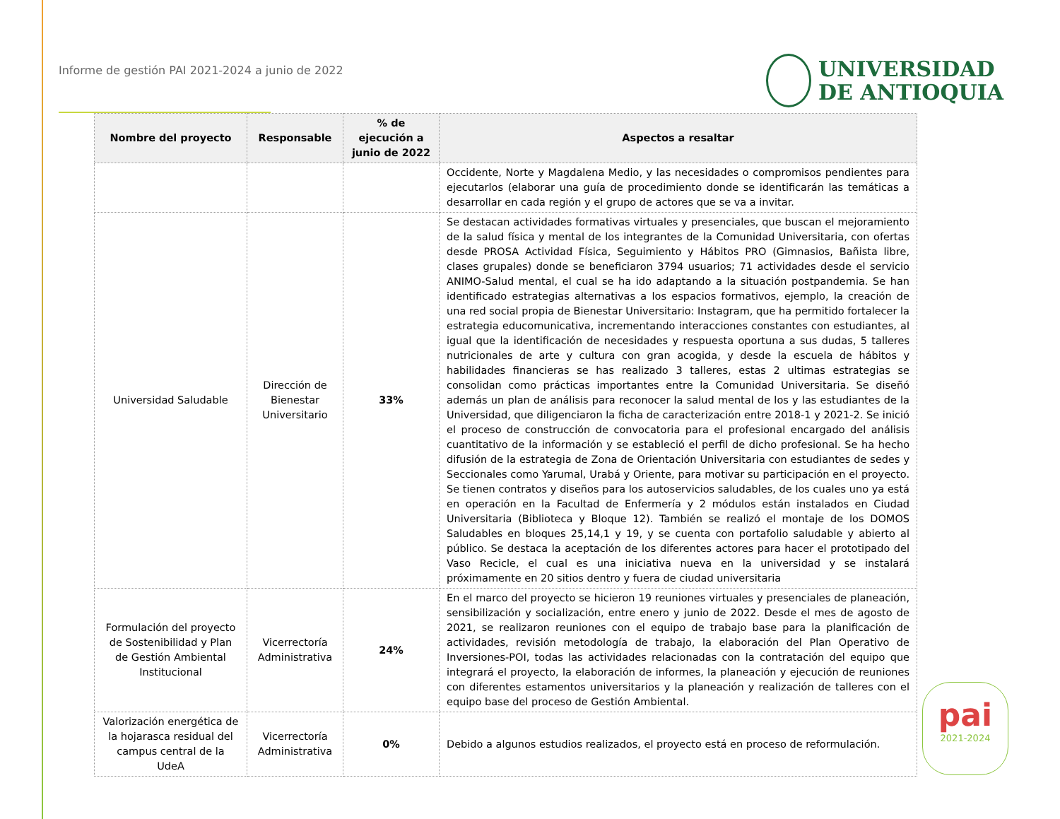Informe de gestión PAI 2021-2024 a junio de 2022
UNIVERSIDAD
DE ANTIOQUIA
| Nombre del proyecto | Responsable | % de ejecución a junio de 2022 | Aspectos a resaltar |
| --- | --- | --- | --- |
| | | | Occidente, Norte y Magdalena Medio, y las necesidades o compromisos pendientes para ejecutarlos (elaborar una guía de procedimiento donde se identificarán las temáticas a desarrollar en cada región y el grupo de actores que se va a invitar. |
| Universidad Saludable | Dirección de Bienestar Universitario | 33% | Se destacan actividades formativas virtuales y presenciales, que buscan el mejoramiento de la salud física y mental de los integrantes de la Comunidad Universitaria, con ofertas desde PROSA Actividad Física, Seguimiento y Hábitos PRO (Gimnasios, Bañista libre, clases grupales) donde se beneficiaron 3794 usuarios; 71 actividades desde el servicio ANIMO-Salud mental, el cual se ha ido adaptando a la situación postpandemia. Se han identificado estrategias alternativas a los espacios formativos, ejemplo, la creación de una red social propia de Bienestar Universitario: Instagram, que ha permitido fortalecer la estrategia educomunicativa, incrementando interacciones constantes con estudiantes, al igual que la identificación de necesidades y respuesta oportuna a sus dudas, 5 talleres nutricionales de arte y cultura con gran acogida, y desde la escuela de hábitos y habilidades financieras se has realizado 3 talleres, estas 2 ultimas estrategias se consolidan como prácticas importantes entre la Comunidad Universitaria. Se diseñó además un plan de análisis para reconocer la salud mental de los y las estudiantes de la Universidad, que diligenciaron la ficha de caracterización entre 2018-1 y 2021-2. Se inició el proceso de construcción de convocatoria para el profesional encargado del análisis cuantitativo de la información y se estableció el perfil de dicho profesional. Se ha hecho difusión de la estrategia de Zona de Orientación Universitaria con estudiantes de sedes y Seccionales como Yarumal, Urabá y Oriente, para motivar su participación en el proyecto. Se tienen contratos y diseños para los autoservicios saludables, de los cuales uno ya está en operación en la Facultad de Enfermería y 2 módulos están instalados en Ciudad Universitaria (Biblioteca y Bloque 12). También se realizó el montaje de los DOMOS Saludables en bloques 25,14,1 y 19, y se cuenta con portafolio saludable y abierto al público. Se destaca la aceptación de los diferentes actores para hacer el prototipado del Vaso Recicle, el cual es una iniciativa nueva en la universidad y se instalará próximamente en 20 sitios dentro y fuera de ciudad universitaria |
| Formulación del proyecto de Sostenibilidad y Plan de Gestión Ambiental Institucional | Vicerrectoría Administrativa | 24% | En el marco del proyecto se hicieron 19 reuniones virtuales y presenciales de planeación, sensibilización y socialización, entre enero y junio de 2022. Desde el mes de agosto de 2021, se realizaron reuniones con el equipo de trabajo base para la planificación de actividades, revisión metodología de trabajo, la elaboración del Plan Operativo de Inversiones-POI, todas las actividades relacionadas con la contratación del equipo que integrará el proyecto, la elaboración de informes, la planeación y ejecución de reuniones con diferentes estamentos universitarios y la planeación y realización de talleres con el equipo base del proceso de Gestión Ambiental. |
| Valorización energética de la hojarasca residual del campus central de la UdeA | Vicerrectoría Administrativa | 0% | Debido a algunos estudios realizados, el proyecto está en proceso de reformulación. |
pai
2021-2024